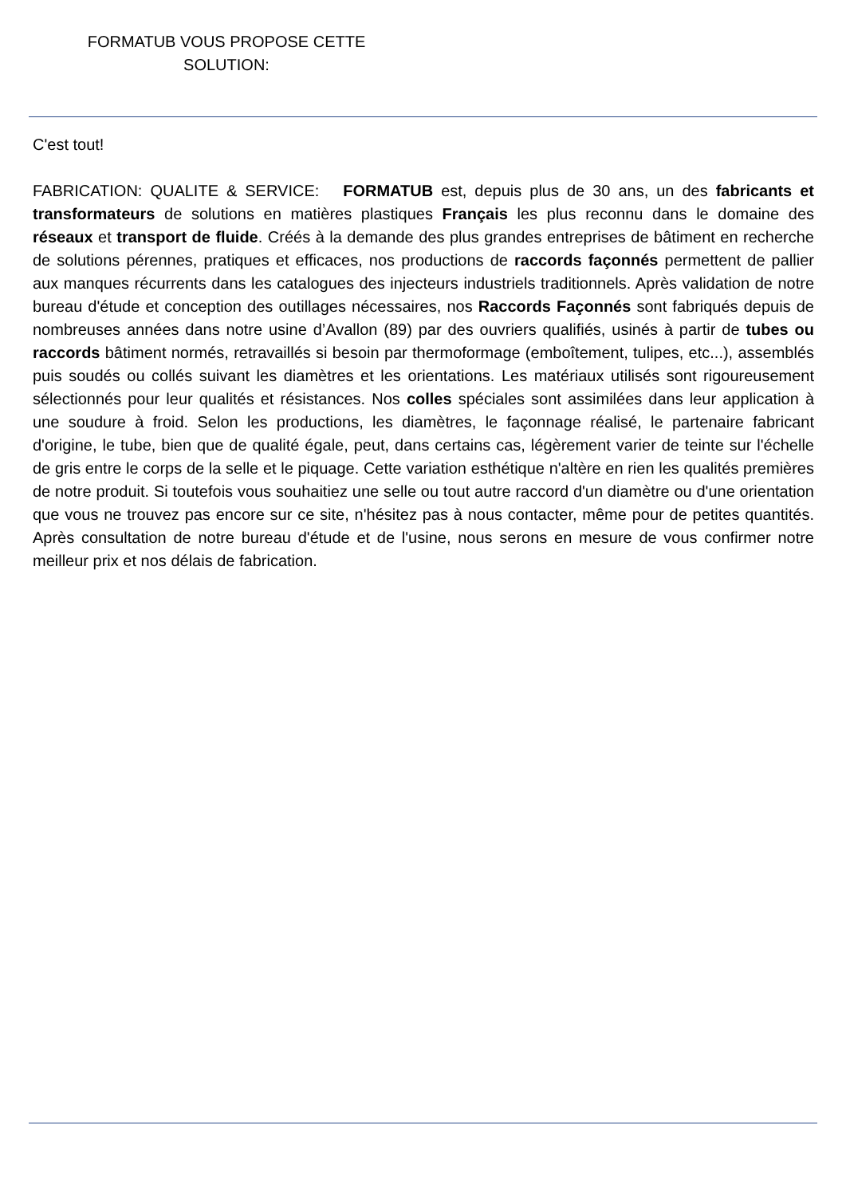FORMATUB VOUS PROPOSE CETTE
SOLUTION:
C'est tout!
FABRICATION: QUALITE & SERVICE: FORMATUB est, depuis plus de 30 ans, un des fabricants et transformateurs de solutions en matières plastiques Français les plus reconnu dans le domaine des réseaux et transport de fluide. Créés à la demande des plus grandes entreprises de bâtiment en recherche de solutions pérennes, pratiques et efficaces, nos productions de raccords façonnés permettent de pallier aux manques récurrents dans les catalogues des injecteurs industriels traditionnels. Après validation de notre bureau d'étude et conception des outillages nécessaires, nos Raccords Façonnés sont fabriqués depuis de nombreuses années dans notre usine d’Avallon (89) par des ouvriers qualifiés, usinés à partir de tubes ou raccords bâtiment normés, retravaillés si besoin par thermoformage (emboîtement, tulipes, etc...), assemblés puis soudés ou collés suivant les diamètres et les orientations. Les matériaux utilisés sont rigoureusement sélectionnés pour leur qualités et résistances. Nos colles spéciales sont assimilées dans leur application à une soudure à froid. Selon les productions, les diamètres, le façonnage réalisé, le partenaire fabricant d'origine, le tube, bien que de qualité égale, peut, dans certains cas, légèrement varier de teinte sur l'échelle de gris entre le corps de la selle et le piquage. Cette variation esthétique n'altère en rien les qualités premières de notre produit. Si toutefois vous souhaitiez une selle ou tout autre raccord d'un diamètre ou d'une orientation que vous ne trouvez pas encore sur ce site, n'hésitez pas à nous contacter, même pour de petites quantités. Après consultation de notre bureau d'étude et de l'usine, nous serons en mesure de vous confirmer notre meilleur prix et nos délais de fabrication.